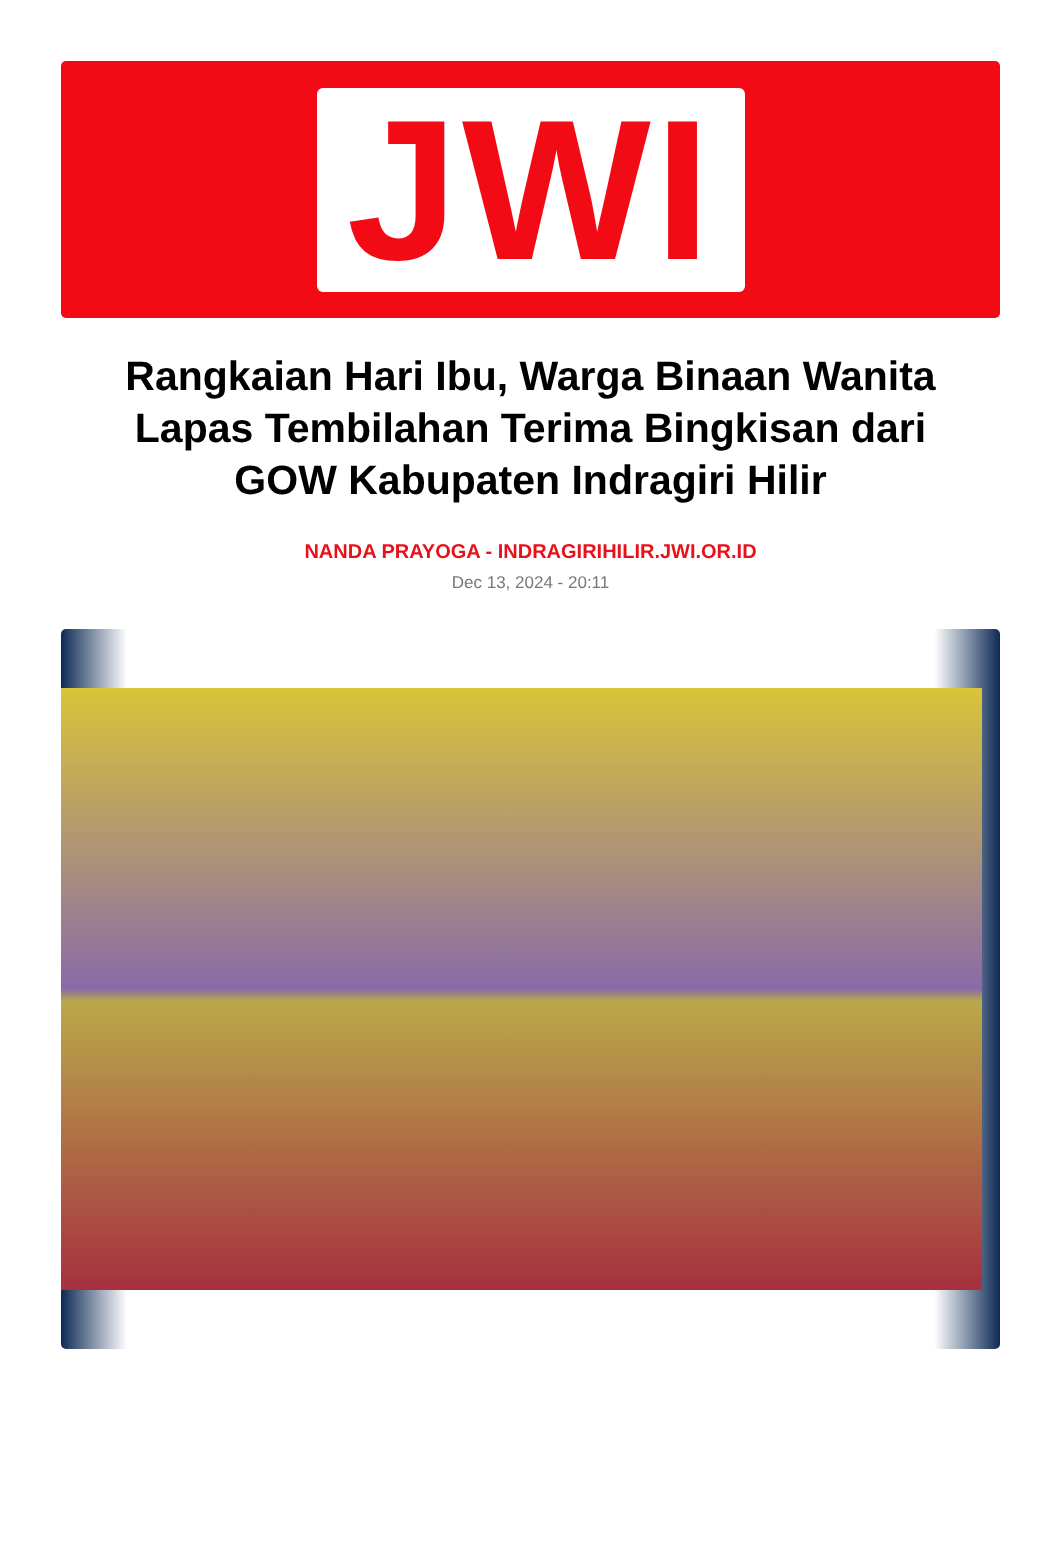JWI
Rangkaian Hari Ibu, Warga Binaan Wanita Lapas Tembilahan Terima Bingkisan dari GOW Kabupaten Indragiri Hilir
NANDA PRAYOGA - INDRAGIRIHILIR.JWI.OR.ID
Dec 13, 2024 - 20:11